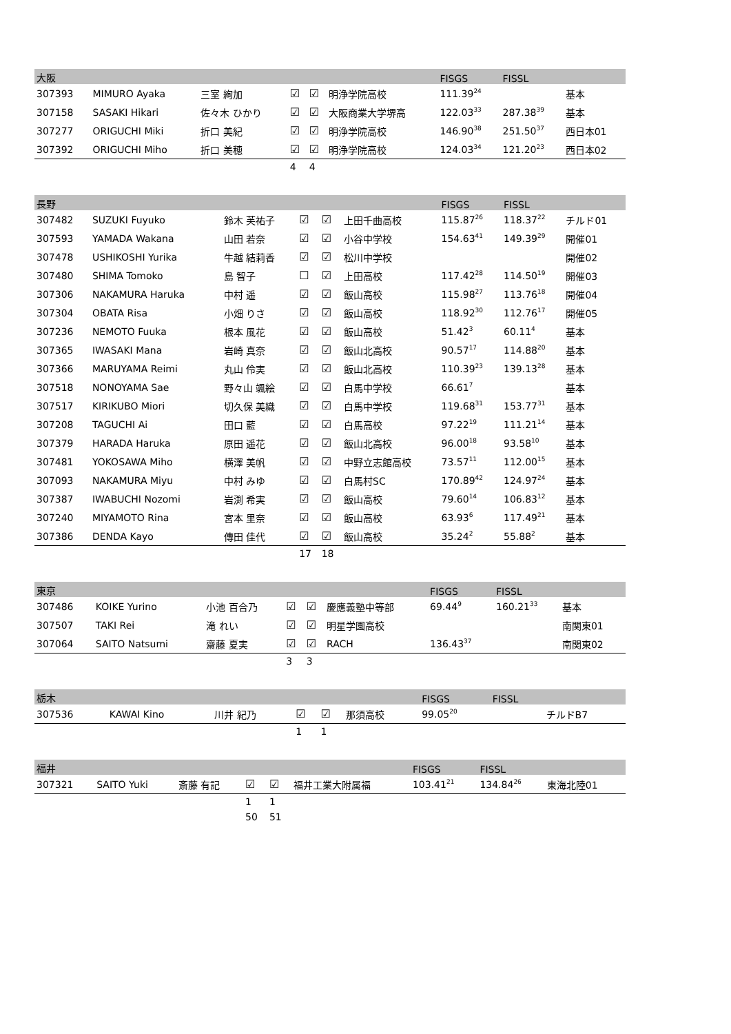| 大阪 | | | | | | FISGS | FISSL | |
| --- | --- | --- | --- | --- | --- | --- | --- | --- |
| 307393 | MIMURO Ayaka | 三室 絢加 | ☑ | ☑ | 明浄学院高校 | 111.39<sup>24</sup> | | 基本 |
| 307158 | SASAKI Hikari | 佐々木 ひかり | ☑ | ☑ | 大阪商業大学堺高 | 122.03<sup>33</sup> | 287.38<sup>39</sup> | 基本 |
| 307277 | ORIGUCHI Miki | 折口 美紀 | ☑ | ☑ | 明浄学院高校 | 146.90<sup>38</sup> | 251.50<sup>37</sup> | 西日本01 |
| 307392 | ORIGUCHI Miho | 折口 美穂 | ☑ | ☑ | 明浄学院高校 | 124.03<sup>34</sup> | 121.20<sup>23</sup> | 西日本02 |
| | | | 4 | 4 | | | | |
| 長野 | | | | | | FISGS | FISSL | |
| --- | --- | --- | --- | --- | --- | --- | --- | --- |
| 307482 | SUZUKI Fuyuko | 鈴木 芙祐子 | ☑ | ☑ | 上田千曲高校 | 115.87<sup>26</sup> | 118.37<sup>22</sup> | チルド01 |
| 307593 | YAMADA Wakana | 山田 若奈 | ☑ | ☑ | 小谷中学校 | 154.63<sup>41</sup> | 149.39<sup>29</sup> | 開催01 |
| 307478 | USHIKOSHI Yurika | 牛越 結莉香 | ☑ | ☑ | 松川中学校 | | | 開催02 |
| 307480 | SHIMA Tomoko | 島 智子 | ☐ | ☑ | 上田高校 | 117.42<sup>28</sup> | 114.50<sup>19</sup> | 開催03 |
| 307306 | NAKAMURA Haruka | 中村 遥 | ☑ | ☑ | 飯山高校 | 115.98<sup>27</sup> | 113.76<sup>18</sup> | 開催04 |
| 307304 | OBATA Risa | 小畑 りさ | ☑ | ☑ | 飯山高校 | 118.92<sup>30</sup> | 112.76<sup>17</sup> | 開催05 |
| 307236 | NEMOTO Fuuka | 根本 風花 | ☑ | ☑ | 飯山高校 | 51.42<sup>3</sup> | 60.11<sup>4</sup> | 基本 |
| 307365 | IWASAKI Mana | 岩崎 真奈 | ☑ | ☑ | 飯山北高校 | 90.57<sup>17</sup> | 114.88<sup>20</sup> | 基本 |
| 307366 | MARUYAMA Reimi | 丸山 伶実 | ☑ | ☑ | 飯山北高校 | 110.39<sup>23</sup> | 139.13<sup>28</sup> | 基本 |
| 307518 | NONOYAMA Sae | 野々山 颯絵 | ☑ | ☑ | 白馬中学校 | 66.61<sup>7</sup> | | 基本 |
| 307517 | KIRIKUBO Miori | 切久保 美織 | ☑ | ☑ | 白馬中学校 | 119.68<sup>31</sup> | 153.77<sup>31</sup> | 基本 |
| 307208 | TAGUCHI Ai | 田口 藍 | ☑ | ☑ | 白馬高校 | 97.22<sup>19</sup> | 111.21<sup>14</sup> | 基本 |
| 307379 | HARADA Haruka | 原田 遥花 | ☑ | ☑ | 飯山北高校 | 96.00<sup>18</sup> | 93.58<sup>10</sup> | 基本 |
| 307481 | YOKOSAWA Miho | 横澤 美帆 | ☑ | ☑ | 中野立志館高校 | 73.57<sup>11</sup> | 112.00<sup>15</sup> | 基本 |
| 307093 | NAKAMURA Miyu | 中村 みゆ | ☑ | ☑ | 白馬村SC | 170.89<sup>42</sup> | 124.97<sup>24</sup> | 基本 |
| 307387 | IWABUCHI Nozomi | 岩渕 希実 | ☑ | ☑ | 飯山高校 | 79.60<sup>14</sup> | 106.83<sup>12</sup> | 基本 |
| 307240 | MIYAMOTO Rina | 宮本 里奈 | ☑ | ☑ | 飯山高校 | 63.93<sup>6</sup> | 117.49<sup>21</sup> | 基本 |
| 307386 | DENDA Kayo | 傳田 佳代 | ☑ | ☑ | 飯山高校 | 35.24<sup>2</sup> | 55.88<sup>2</sup> | 基本 |
| | | | 17 | 18 | | | | |
| 東京 | | | | | | FISGS | FISSL | |
| --- | --- | --- | --- | --- | --- | --- | --- | --- |
| 307486 | KOIKE Yurino | 小池 百合乃 | ☑ | ☑ | 慶應義塾中等部 | 69.44<sup>9</sup> | 160.21<sup>33</sup> | 基本 |
| 307507 | TAKI Rei | 滝 れい | ☑ | ☑ | 明星学園高校 | | | 南関東01 |
| 307064 | SAITO Natsumi | 齋藤 夏実 | ☑ | ☑ | RACH | 136.43<sup>37</sup> | | 南関東02 |
| | | | 3 | 3 | | | | |
| 栃木 | | | | | | FISGS | FISSL | |
| --- | --- | --- | --- | --- | --- | --- | --- | --- |
| 307536 | KAWAI Kino | 川井 紀乃 | ☑ | ☑ | 那須高校 | 99.05<sup>20</sup> | | チルドB7 |
| | | | 1 | 1 | | | | |
| 福井 | | | | | | FISGS | FISSL | |
| --- | --- | --- | --- | --- | --- | --- | --- | --- |
| 307321 | SAITO Yuki | 斎藤 有記 | ☑ | ☑ | 福井工業大附属福 | 103.41<sup>21</sup> | 134.84<sup>26</sup> | 東海北陸01 |
| | | | 1 | 1 | | | | |
| | | | 50 | 51 | | | | |